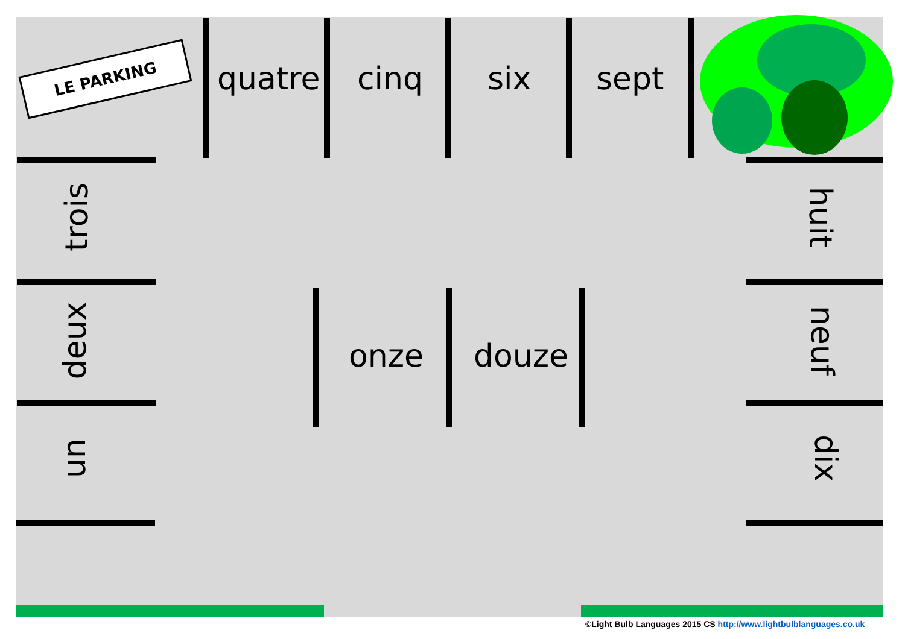LE PARKING quatre cinq six sept
onze douze
trois
deux
un
huit
neuf
dix
©Light Bulb Languages 2015 CS http://www.lightbulblanguages.co.uk